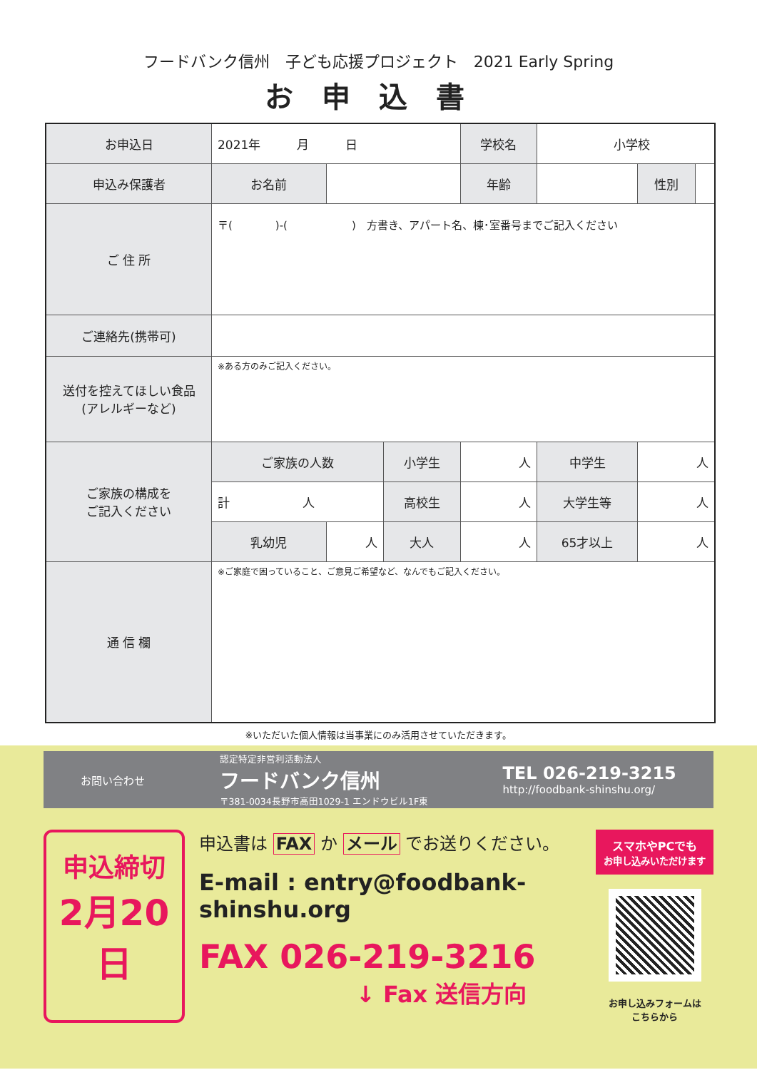フードバンク信州　子ども応援プロジェクト　2021 Early Spring
お申込書
| お申込日 | 2021年 月 日 | | | 学校名 | 小学校 | | |
| 申込み保護者 | お名前 | | | 年齢 | | 性別 | |
| ご 住 所 | 〒( )-( ) 方書き、アパート名、棟･室番号までご記入ください | | | | | | |
| ご連絡先(携帯可) | | | | | | | |
| 送付を控えてほしい食品 (アレルギーなど) | ※ある方のみご記入ください。 | | | | | | |
| ご家族の構成を ご記入ください | ご家族の人数 | | 小学生 | 人 | 中学生 | 人 | |
| | 計 人 | | 高校生 | 人 | 大学生等 | 人 | |
| | 乳幼児 | 人 | 大人 | 人 | 65才以上 | 人 | |
| 通 信 欄 | ※ご家庭で困っていること、ご意見ご希望など、なんでもご記入ください。 | | | | | | |
※いただいた個人情報は当事業にのみ活用させていただきます。
お問い合わせ 認定特定非営利活動法人
フードバンク信州
〒381-0034長野市高田1029-1 エンドウビル1F東 TEL 026-219-3215
http://foodbank-shinshu.org/
申込締切
2月20日
申込書は FAX か メール でお送りください。
E-mail : entry@foodbank-shinshu.org
FAX 026-219-3216
↓ Fax 送信方向
スマホやPCでも
お申し込みいただけます
お申し込みフォームは
こちらから